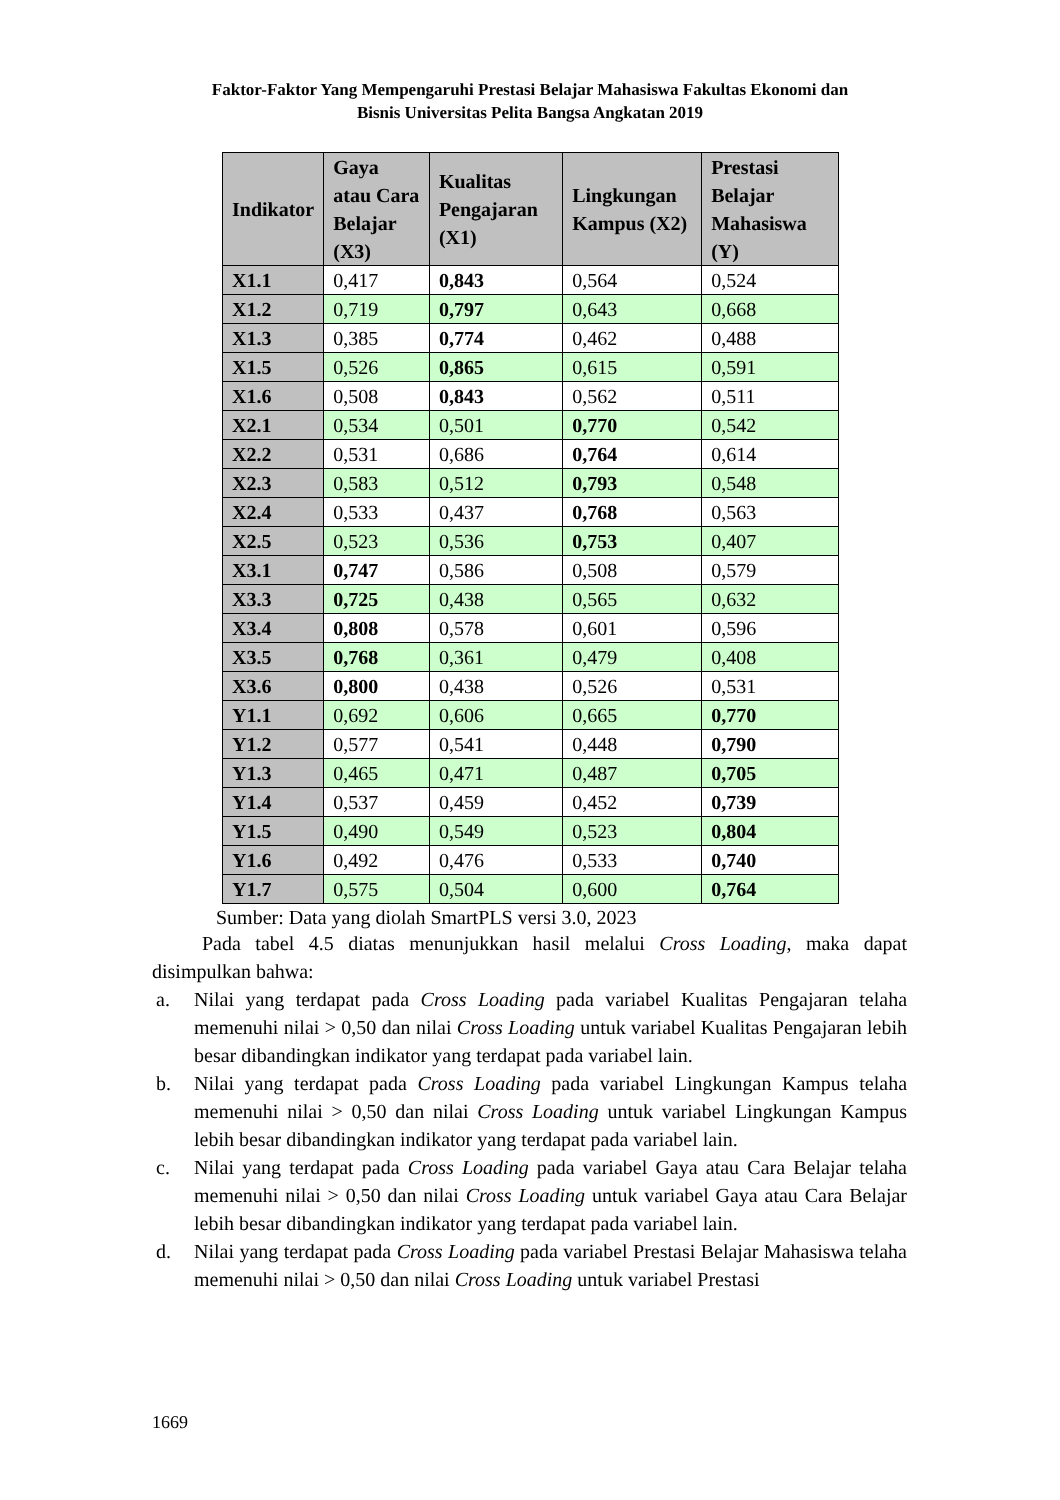Faktor-Faktor Yang Mempengaruhi Prestasi Belajar Mahasiswa Fakultas Ekonomi dan
Bisnis Universitas Pelita Bangsa Angkatan 2019
| Indikator | Gaya atau Cara Belajar (X3) | Kualitas Pengajaran (X1) | Lingkungan Kampus (X2) | Prestasi Belajar Mahasiswa (Y) |
| --- | --- | --- | --- | --- |
| X1.1 | 0,417 | 0,843 | 0,564 | 0,524 |
| X1.2 | 0,719 | 0,797 | 0,643 | 0,668 |
| X1.3 | 0,385 | 0,774 | 0,462 | 0,488 |
| X1.5 | 0,526 | 0,865 | 0,615 | 0,591 |
| X1.6 | 0,508 | 0,843 | 0,562 | 0,511 |
| X2.1 | 0,534 | 0,501 | 0,770 | 0,542 |
| X2.2 | 0,531 | 0,686 | 0,764 | 0,614 |
| X2.3 | 0,583 | 0,512 | 0,793 | 0,548 |
| X2.4 | 0,533 | 0,437 | 0,768 | 0,563 |
| X2.5 | 0,523 | 0,536 | 0,753 | 0,407 |
| X3.1 | 0,747 | 0,586 | 0,508 | 0,579 |
| X3.3 | 0,725 | 0,438 | 0,565 | 0,632 |
| X3.4 | 0,808 | 0,578 | 0,601 | 0,596 |
| X3.5 | 0,768 | 0,361 | 0,479 | 0,408 |
| X3.6 | 0,800 | 0,438 | 0,526 | 0,531 |
| Y1.1 | 0,692 | 0,606 | 0,665 | 0,770 |
| Y1.2 | 0,577 | 0,541 | 0,448 | 0,790 |
| Y1.3 | 0,465 | 0,471 | 0,487 | 0,705 |
| Y1.4 | 0,537 | 0,459 | 0,452 | 0,739 |
| Y1.5 | 0,490 | 0,549 | 0,523 | 0,804 |
| Y1.6 | 0,492 | 0,476 | 0,533 | 0,740 |
| Y1.7 | 0,575 | 0,504 | 0,600 | 0,764 |
Sumber: Data yang diolah SmartPLS versi 3.0, 2023
Pada tabel 4.5 diatas menunjukkan hasil melalui Cross Loading, maka dapat disimpulkan bahwa:
a. Nilai yang terdapat pada Cross Loading pada variabel Kualitas Pengajaran telaha memenuhi nilai > 0,50 dan nilai Cross Loading untuk variabel Kualitas Pengajaran lebih besar dibandingkan indikator yang terdapat pada variabel lain.
b. Nilai yang terdapat pada Cross Loading pada variabel Lingkungan Kampus telaha memenuhi nilai > 0,50 dan nilai Cross Loading untuk variabel Lingkungan Kampus lebih besar dibandingkan indikator yang terdapat pada variabel lain.
c. Nilai yang terdapat pada Cross Loading pada variabel Gaya atau Cara Belajar telaha memenuhi nilai > 0,50 dan nilai Cross Loading untuk variabel Gaya atau Cara Belajar lebih besar dibandingkan indikator yang terdapat pada variabel lain.
d. Nilai yang terdapat pada Cross Loading pada variabel Prestasi Belajar Mahasiswa telaha memenuhi nilai > 0,50 dan nilai Cross Loading untuk variabel Prestasi
1669